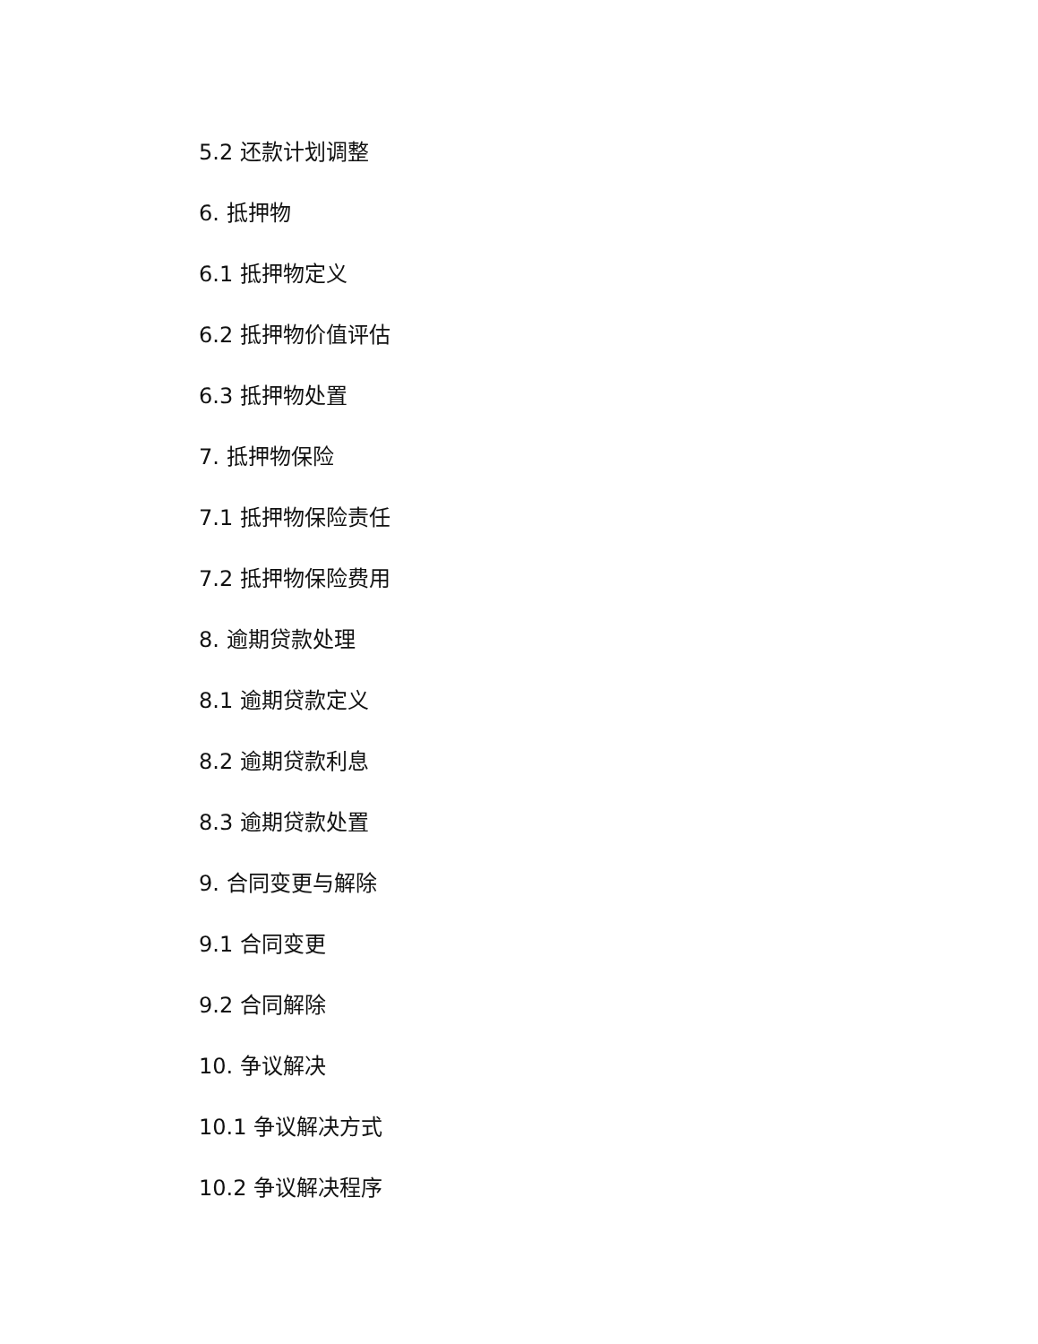5.2 还款计划调整
6. 抵押物
6.1 抵押物定义
6.2 抵押物价值评估
6.3 抵押物处置
7. 抵押物保险
7.1 抵押物保险责任
7.2 抵押物保险费用
8. 逾期贷款处理
8.1 逾期贷款定义
8.2 逾期贷款利息
8.3 逾期贷款处置
9. 合同变更与解除
9.1 合同变更
9.2 合同解除
10. 争议解决
10.1 争议解决方式
10.2 争议解决程序